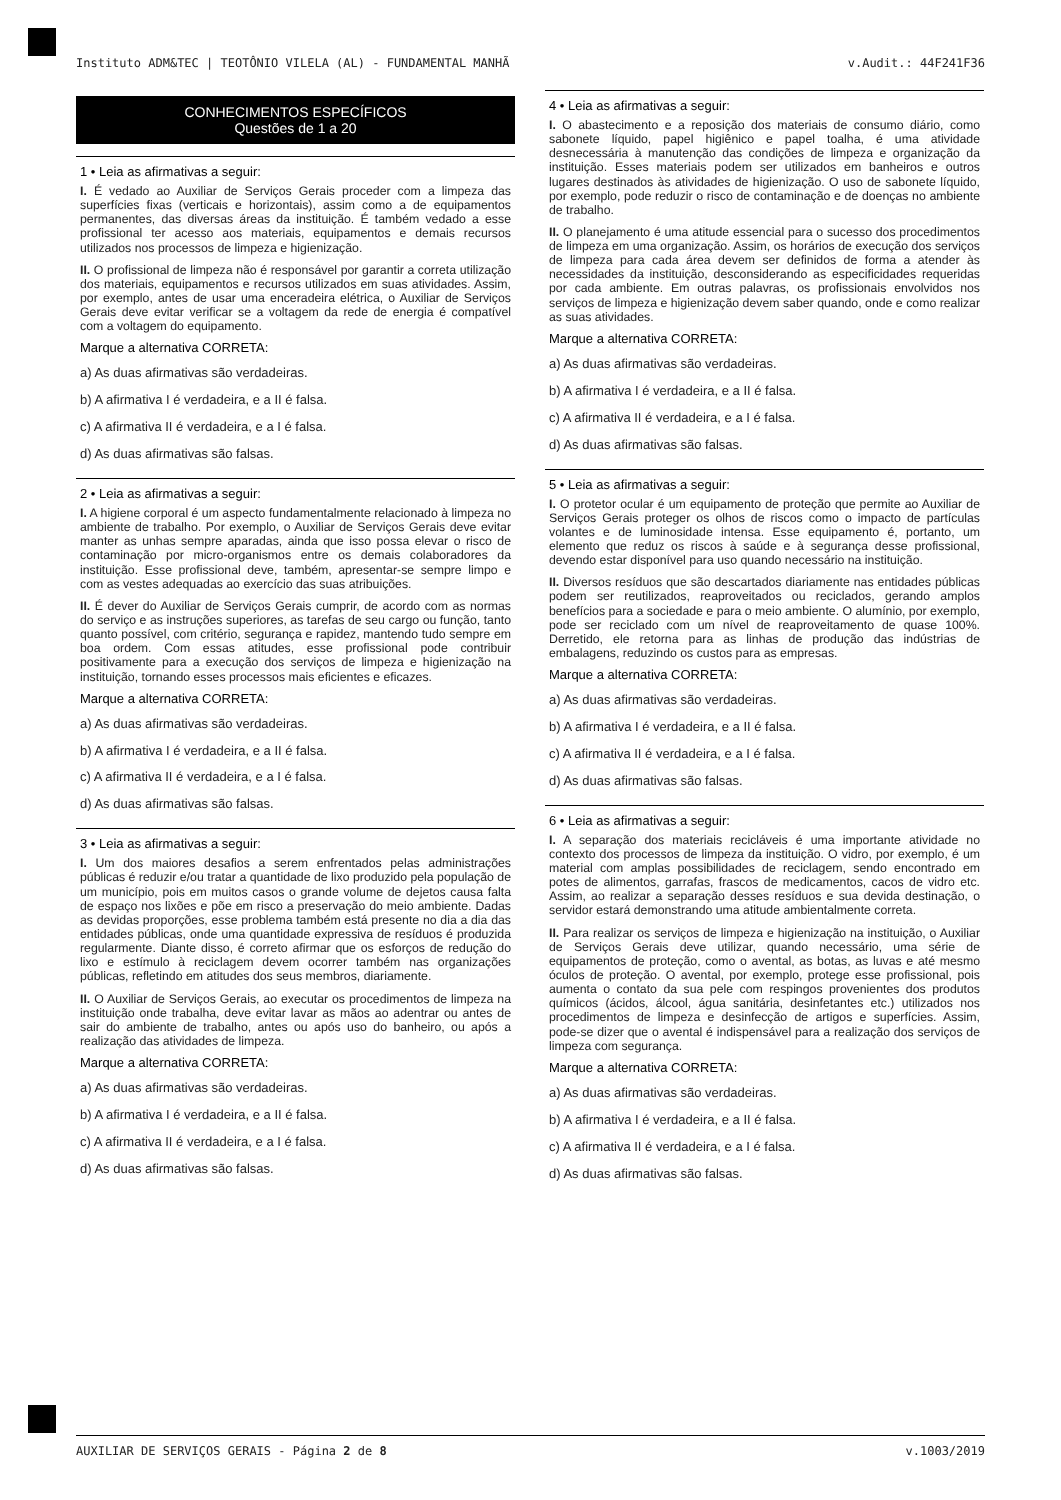Instituto ADM&TEC | TEOTÔNIO VILELA (AL) - FUNDAMENTAL MANHÃ v.Audit.: 44F241F36
CONHECIMENTOS ESPECÍFICOS
Questões de 1 a 20
1 • Leia as afirmativas a seguir:
I. É vedado ao Auxiliar de Serviços Gerais proceder com a limpeza das superfícies fixas (verticais e horizontais), assim como a de equipamentos permanentes, das diversas áreas da instituição. É também vedado a esse profissional ter acesso aos materiais, equipamentos e demais recursos utilizados nos processos de limpeza e higienização.
II. O profissional de limpeza não é responsável por garantir a correta utilização dos materiais, equipamentos e recursos utilizados em suas atividades. Assim, por exemplo, antes de usar uma enceradeira elétrica, o Auxiliar de Serviços Gerais deve evitar verificar se a voltagem da rede de energia é compatível com a voltagem do equipamento.
Marque a alternativa CORRETA:
a) As duas afirmativas são verdadeiras.
b) A afirmativa I é verdadeira, e a II é falsa.
c) A afirmativa II é verdadeira, e a I é falsa.
d) As duas afirmativas são falsas.
2 • Leia as afirmativas a seguir:
I. A higiene corporal é um aspecto fundamentalmente relacionado à limpeza no ambiente de trabalho. Por exemplo, o Auxiliar de Serviços Gerais deve evitar manter as unhas sempre aparadas, ainda que isso possa elevar o risco de contaminação por micro-organismos entre os demais colaboradores da instituição. Esse profissional deve, também, apresentar-se sempre limpo e com as vestes adequadas ao exercício das suas atribuições.
II. É dever do Auxiliar de Serviços Gerais cumprir, de acordo com as normas do serviço e as instruções superiores, as tarefas de seu cargo ou função, tanto quanto possível, com critério, segurança e rapidez, mantendo tudo sempre em boa ordem. Com essas atitudes, esse profissional pode contribuir positivamente para a execução dos serviços de limpeza e higienização na instituição, tornando esses processos mais eficientes e eficazes.
Marque a alternativa CORRETA:
a) As duas afirmativas são verdadeiras.
b) A afirmativa I é verdadeira, e a II é falsa.
c) A afirmativa II é verdadeira, e a I é falsa.
d) As duas afirmativas são falsas.
3 • Leia as afirmativas a seguir:
I. Um dos maiores desafios a serem enfrentados pelas administrações públicas é reduzir e/ou tratar a quantidade de lixo produzido pela população de um município, pois em muitos casos o grande volume de dejetos causa falta de espaço nos lixões e põe em risco a preservação do meio ambiente. Dadas as devidas proporções, esse problema também está presente no dia a dia das entidades públicas, onde uma quantidade expressiva de resíduos é produzida regularmente. Diante disso, é correto afirmar que os esforços de redução do lixo e estímulo à reciclagem devem ocorrer também nas organizações públicas, refletindo em atitudes dos seus membros, diariamente.
II. O Auxiliar de Serviços Gerais, ao executar os procedimentos de limpeza na instituição onde trabalha, deve evitar lavar as mãos ao adentrar ou antes de sair do ambiente de trabalho, antes ou após uso do banheiro, ou após a realização das atividades de limpeza.
Marque a alternativa CORRETA:
a) As duas afirmativas são verdadeiras.
b) A afirmativa I é verdadeira, e a II é falsa.
c) A afirmativa II é verdadeira, e a I é falsa.
d) As duas afirmativas são falsas.
4 • Leia as afirmativas a seguir:
I. O abastecimento e a reposição dos materiais de consumo diário, como sabonete líquido, papel higiênico e papel toalha, é uma atividade desnecessária à manutenção das condições de limpeza e organização da instituição. Esses materiais podem ser utilizados em banheiros e outros lugares destinados às atividades de higienização. O uso de sabonete líquido, por exemplo, pode reduzir o risco de contaminação e de doenças no ambiente de trabalho.
II. O planejamento é uma atitude essencial para o sucesso dos procedimentos de limpeza em uma organização. Assim, os horários de execução dos serviços de limpeza para cada área devem ser definidos de forma a atender às necessidades da instituição, desconsiderando as especificidades requeridas por cada ambiente. Em outras palavras, os profissionais envolvidos nos serviços de limpeza e higienização devem saber quando, onde e como realizar as suas atividades.
Marque a alternativa CORRETA:
a) As duas afirmativas são verdadeiras.
b) A afirmativa I é verdadeira, e a II é falsa.
c) A afirmativa II é verdadeira, e a I é falsa.
d) As duas afirmativas são falsas.
5 • Leia as afirmativas a seguir:
I. O protetor ocular é um equipamento de proteção que permite ao Auxiliar de Serviços Gerais proteger os olhos de riscos como o impacto de partículas volantes e de luminosidade intensa. Esse equipamento é, portanto, um elemento que reduz os riscos à saúde e à segurança desse profissional, devendo estar disponível para uso quando necessário na instituição.
II. Diversos resíduos que são descartados diariamente nas entidades públicas podem ser reutilizados, reaproveitados ou reciclados, gerando amplos benefícios para a sociedade e para o meio ambiente. O alumínio, por exemplo, pode ser reciclado com um nível de reaproveitamento de quase 100%. Derretido, ele retorna para as linhas de produção das indústrias de embalagens, reduzindo os custos para as empresas.
Marque a alternativa CORRETA:
a) As duas afirmativas são verdadeiras.
b) A afirmativa I é verdadeira, e a II é falsa.
c) A afirmativa II é verdadeira, e a I é falsa.
d) As duas afirmativas são falsas.
6 • Leia as afirmativas a seguir:
I. A separação dos materiais recicláveis é uma importante atividade no contexto dos processos de limpeza da instituição. O vidro, por exemplo, é um material com amplas possibilidades de reciclagem, sendo encontrado em potes de alimentos, garrafas, frascos de medicamentos, cacos de vidro etc. Assim, ao realizar a separação desses resíduos e sua devida destinação, o servidor estará demonstrando uma atitude ambientalmente correta.
II. Para realizar os serviços de limpeza e higienização na instituição, o Auxiliar de Serviços Gerais deve utilizar, quando necessário, uma série de equipamentos de proteção, como o avental, as botas, as luvas e até mesmo óculos de proteção. O avental, por exemplo, protege esse profissional, pois aumenta o contato da sua pele com respingos provenientes dos produtos químicos (ácidos, álcool, água sanitária, desinfetantes etc.) utilizados nos procedimentos de limpeza e desinfecção de artigos e superfícies. Assim, pode-se dizer que o avental é indispensável para a realização dos serviços de limpeza com segurança.
Marque a alternativa CORRETA:
a) As duas afirmativas são verdadeiras.
b) A afirmativa I é verdadeira, e a II é falsa.
c) A afirmativa II é verdadeira, e a I é falsa.
d) As duas afirmativas são falsas.
AUXILIAR DE SERVIÇOS GERAIS - Página 2 de 8 v.1003/2019